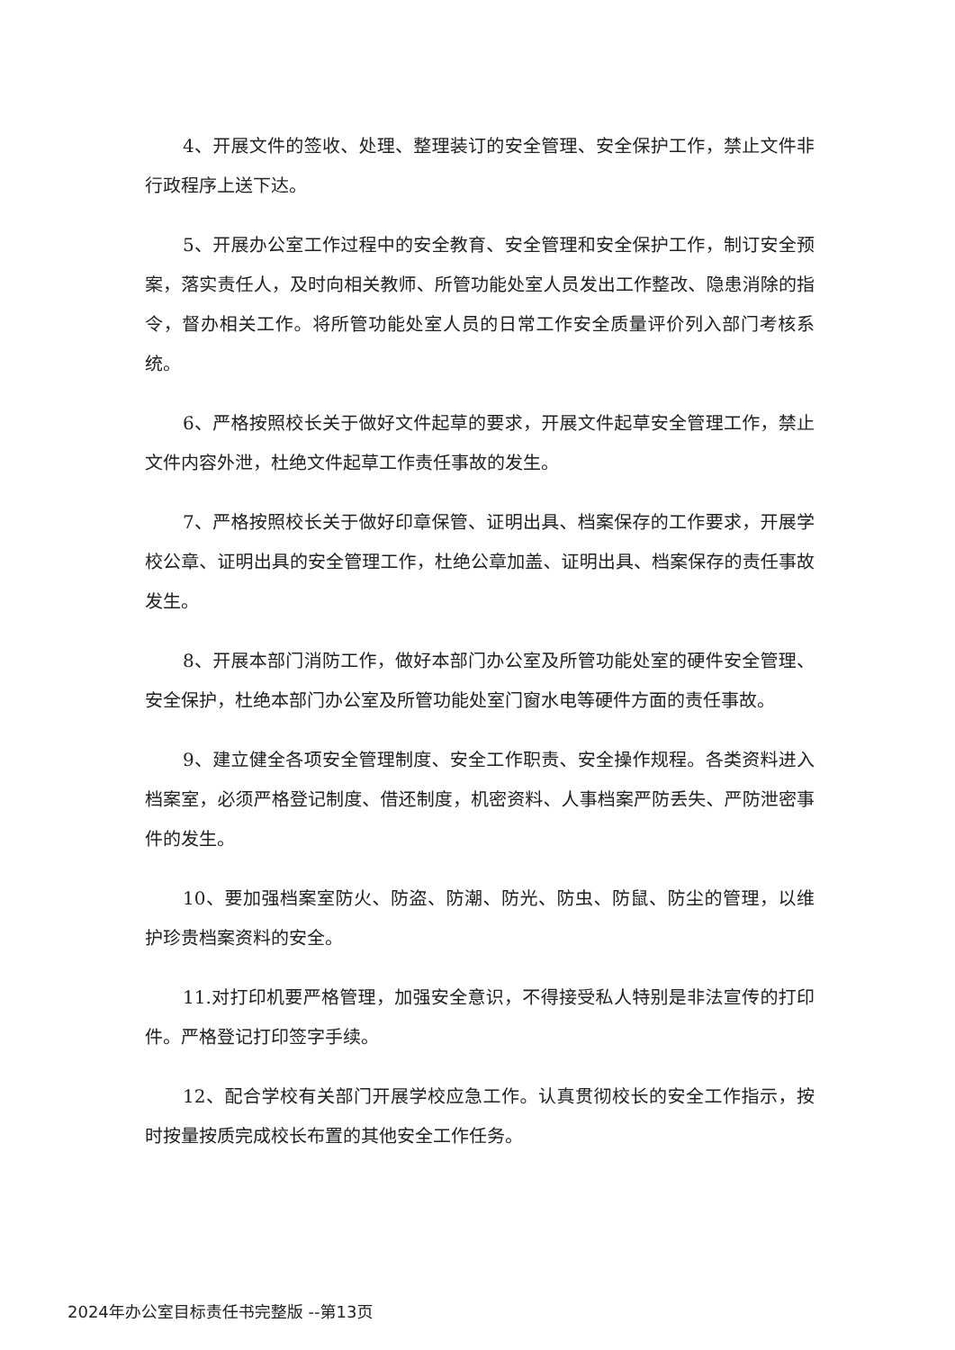4、开展文件的签收、处理、整理装订的安全管理、安全保护工作，禁止文件非行政程序上送下达。
5、开展办公室工作过程中的安全教育、安全管理和安全保护工作，制订安全预案，落实责任人，及时向相关教师、所管功能处室人员发出工作整改、隐患消除的指令，督办相关工作。将所管功能处室人员的日常工作安全质量评价列入部门考核系统。
6、严格按照校长关于做好文件起草的要求，开展文件起草安全管理工作，禁止文件内容外泄，杜绝文件起草工作责任事故的发生。
7、严格按照校长关于做好印章保管、证明出具、档案保存的工作要求，开展学校公章、证明出具的安全管理工作，杜绝公章加盖、证明出具、档案保存的责任事故发生。
8、开展本部门消防工作，做好本部门办公室及所管功能处室的硬件安全管理、安全保护，杜绝本部门办公室及所管功能处室门窗水电等硬件方面的责任事故。
9、建立健全各项安全管理制度、安全工作职责、安全操作规程。各类资料进入档案室，必须严格登记制度、借还制度，机密资料、人事档案严防丢失、严防泄密事件的发生。
10、要加强档案室防火、防盗、防潮、防光、防虫、防鼠、防尘的管理，以维护珍贵档案资料的安全。
11.对打印机要严格管理，加强安全意识，不得接受私人特别是非法宣传的打印件。严格登记打印签字手续。
12、配合学校有关部门开展学校应急工作。认真贯彻校长的安全工作指示，按时按量按质完成校长布置的其他安全工作任务。
2024年办公室目标责任书完整版 --第13页